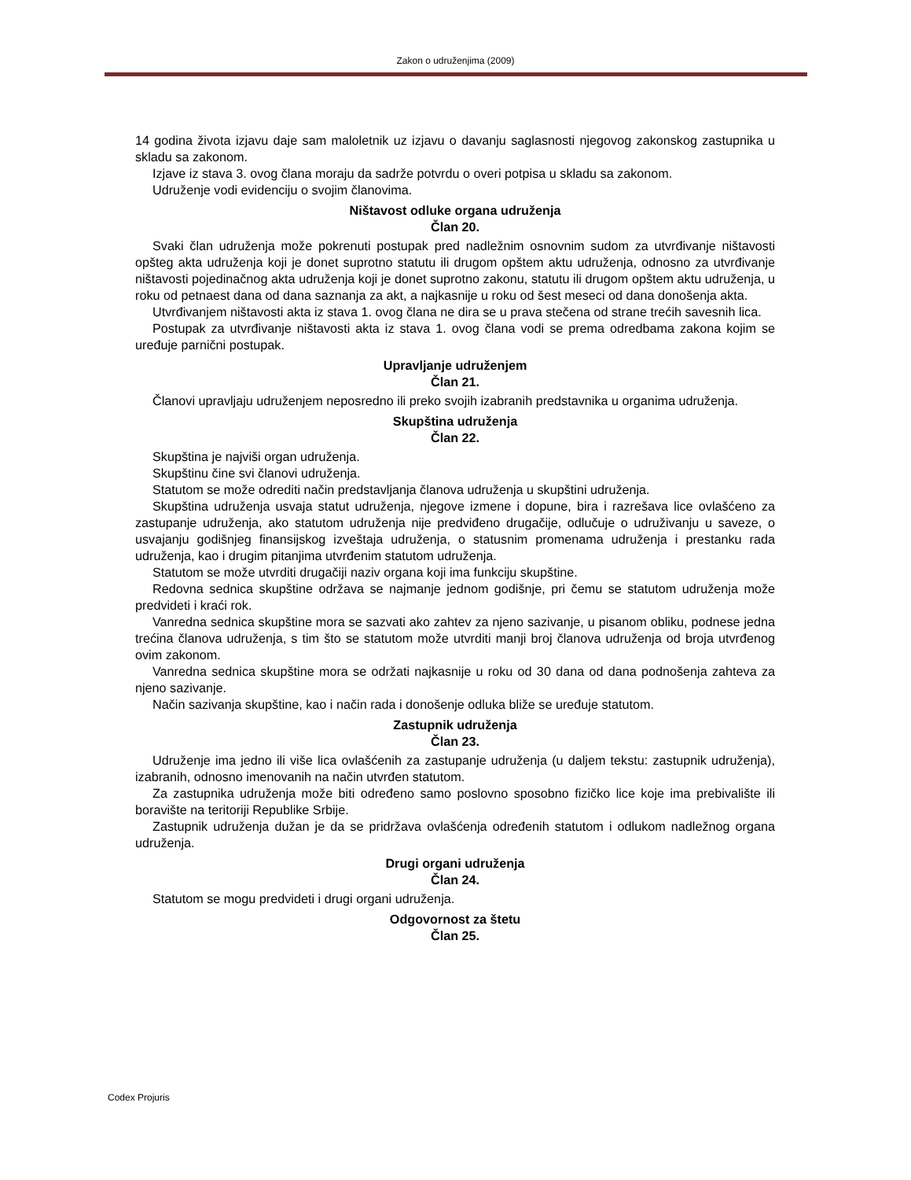Zakon o udruženjima (2009)
14 godina života izjavu daje sam maloletnik uz izjavu o davanju saglasnosti njegovog zakonskog zastupnika u skladu sa zakonom.
Izjave iz stava 3. ovog člana moraju da sadrže potvrdu o overi potpisa u skladu sa zakonom.
Udruženje vodi evidenciju o svojim članovima.
Ništavost odluke organa udruženja
Član 20.
Svaki član udruženja može pokrenuti postupak pred nadležnim osnovnim sudom za utvrđivanje ništavosti opšteg akta udruženja koji je donet suprotno statutu ili drugom opštem aktu udruženja, odnosno za utvrđivanje ništavosti pojedinačnog akta udruženja koji je donet suprotno zakonu, statutu ili drugom opštem aktu udruženja, u roku od petnaest dana od dana saznanja za akt, a najkasnije u roku od šest meseci od dana donošenja akta.
Utvrđivanjem ništavosti akta iz stava 1. ovog člana ne dira se u prava stečena od strane trećih savesnih lica.
Postupak za utvrđivanje ništavosti akta iz stava 1. ovog člana vodi se prema odredbama zakona kojim se uređuje parnični postupak.
Upravljanje udruženjem
Član 21.
Članovi upravljaju udruženjem neposredno ili preko svojih izabranih predstavnika u organima udruženja.
Skupština udruženja
Član 22.
Skupština je najviši organ udruženja.
Skupštinu čine svi članovi udruženja.
Statutom se može odrediti način predstavljanja članova udruženja u skupštini udruženja.
Skupština udruženja usvaja statut udruženja, njegove izmene i dopune, bira i razrešava lice ovlašćeno za zastupanje udruženja, ako statutom udruženja nije predviđeno drugačije, odlučuje o udruživanju u saveze, o usvajanju godišnjeg finansijskog izveštaja udruženja, o statusnim promenama udruženja i prestanku rada udruženja, kao i drugim pitanjima utvrđenim statutom udruženja.
Statutom se može utvrditi drugačiji naziv organa koji ima funkciju skupštine.
Redovna sednica skupštine održava se najmanje jednom godišnje, pri čemu se statutom udruženja može predvideti i kraći rok.
Vanredna sednica skupštine mora se sazvati ako zahtev za njeno sazivanje, u pisanom obliku, podnese jedna trećina članova udruženja, s tim što se statutom može utvrditi manji broj članova udruženja od broja utvrđenog ovim zakonom.
Vanredna sednica skupštine mora se održati najkasnije u roku od 30 dana od dana podnošenja zahteva za njeno sazivanje.
Način sazivanja skupštine, kao i način rada i donošenje odluka bliže se uređuje statutom.
Zastupnik udruženja
Član 23.
Udruženje ima jedno ili više lica ovlašćenih za zastupanje udruženja (u daljem tekstu: zastupnik udruženja), izabranih, odnosno imenovanih na način utvrđen statutom.
Za zastupnika udruženja može biti određeno samo poslovno sposobno fizičko lice koje ima prebivalište ili boravište na teritoriji Republike Srbije.
Zastupnik udruženja dužan je da se pridržava ovlašćenja određenih statutom i odlukom nadležnog organa udruženja.
Drugi organi udruženja
Član 24.
Statutom se mogu predvideti i drugi organi udruženja.
Odgovornost za štetu
Član 25.
Codex Projuris